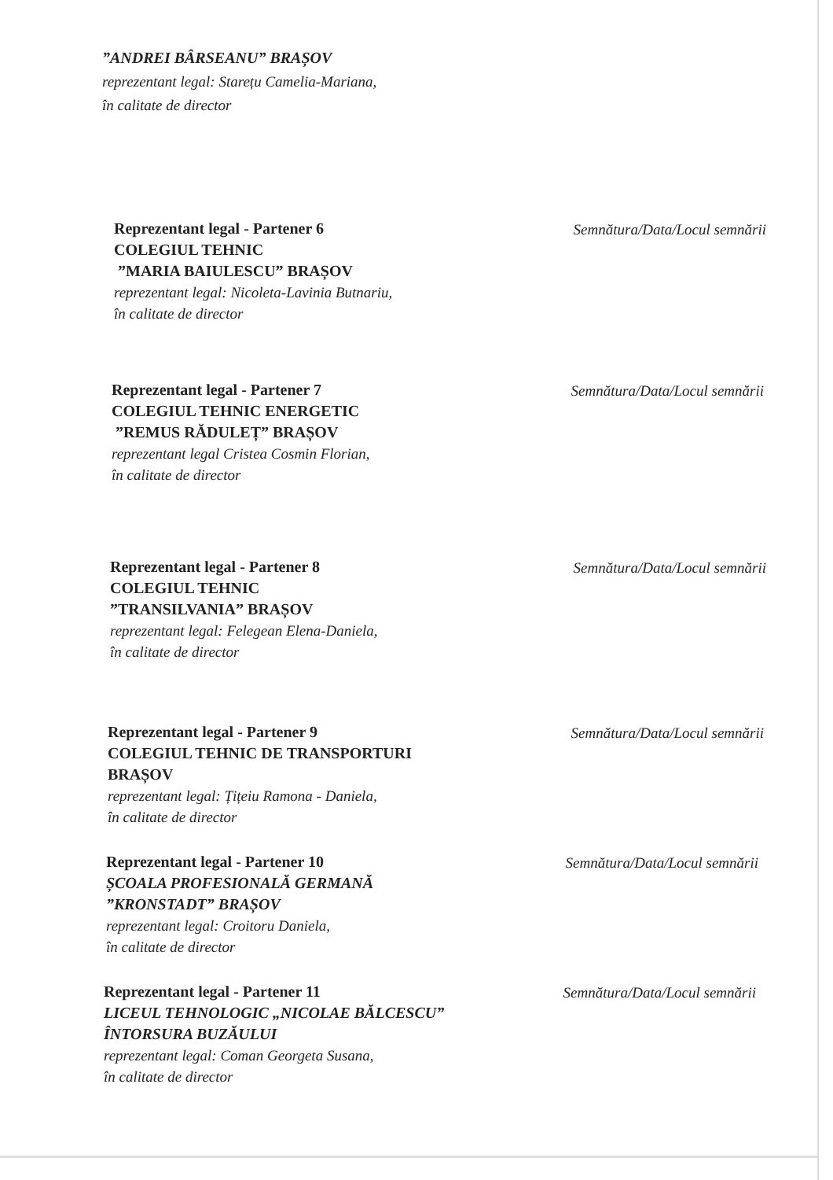”ANDREI BÂRSEANU” BRAȘOV
reprezentant legal: Starețu Camelia-Mariana,
în calitate de director
Reprezentant legal - Partener 6
COLEGIUL TEHNIC
”MARIA BAIULESCU” BRAȘOV
reprezentant legal: Nicoleta-Lavinia Butnariu,
în calitate de director
Semnătura/Data/Locul semnării
Reprezentant legal - Partener 7
COLEGIUL TEHNIC ENERGETIC
”REMUS RĂDULEȚ” BRAȘOV
reprezentant legal Cristea Cosmin Florian,
în calitate de director
Semnătura/Data/Locul semnării
Reprezentant legal - Partener 8
COLEGIUL TEHNIC
”TRANSILVANIA” BRAȘOV
reprezentant legal: Felegean Elena-Daniela,
în calitate de director
Semnătura/Data/Locul semnării
Reprezentant legal - Partener 9
COLEGIUL TEHNIC DE TRANSPORTURI BRAȘOV
reprezentant legal: Țițeiu Ramona - Daniela,
în calitate de director
Semnătura/Data/Locul semnării
Reprezentant legal - Partener 10
ȘCOALA PROFESIONALĂ GERMANĂ ”KRONSTADT” BRAȘOV
reprezentant legal: Croitoru Daniela,
în calitate de director
Semnătura/Data/Locul semnării
Reprezentant legal - Partener 11
LICEUL TEHNOLOGIC „NICOLAE BĂLCESCU” ÎNTORSURA BUZĂULUI
reprezentant legal: Coman Georgeta Susana,
în calitate de director
Semnătura/Data/Locul semnării